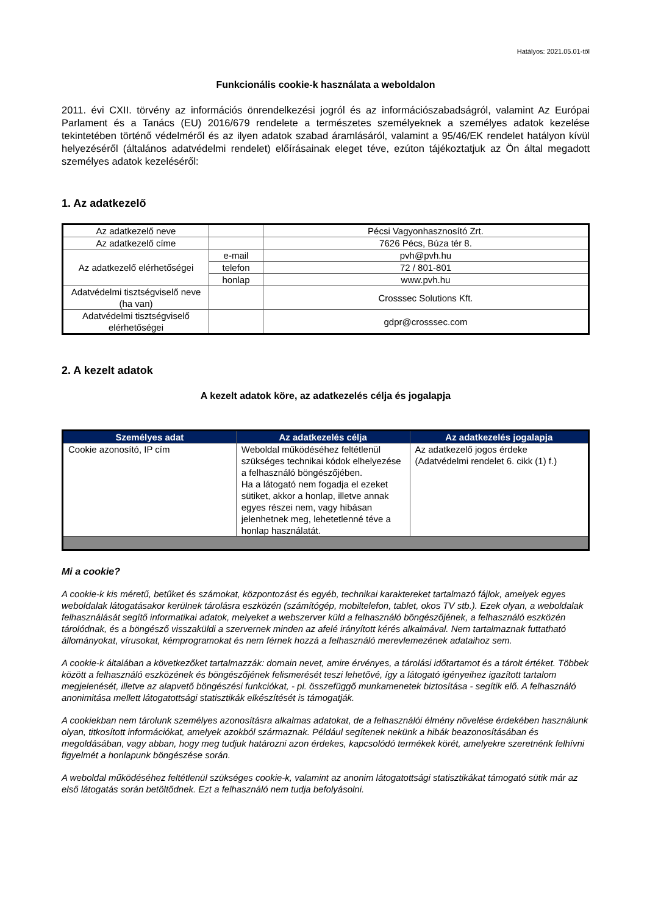Hatályos: 2021.05.01-től
Funkcionális cookie-k használata a weboldalon
2011. évi CXII. törvény az információs önrendelkezési jogról és az információszabadságról, valamint Az Európai Parlament és a Tanács (EU) 2016/679 rendelete a természetes személyeknek a személyes adatok kezelése tekintetében történő védelméről és az ilyen adatok szabad áramlásáról, valamint a 95/46/EK rendelet hatályon kívül helyezéséről (általános adatvédelmi rendelet) előírásainak eleget téve, ezúton tájékoztatjuk az Ön által megadott személyes adatok kezeléséről:
1. Az adatkezelő
| Az adatkezelő neve | | Pécsi Vagyonhasznosító Zrt. |
| Az adatkezelő címe | | 7626 Pécs, Búza tér 8. |
| Az adatkezelő elérhetőségei | e-mail | pvh@pvh.hu |
| | telefon | 72 / 801-801 |
| | honlap | www.pvh.hu |
| Adatvédelmi tisztségviselő neve (ha van) | | Crosssec Solutions Kft. |
| Adatvédelmi tisztségviselő elérhetőségei | | gdpr@crosssec.com |
2. A kezelt adatok
A kezelt adatok köre, az adatkezelés célja és jogalapja
| Személyes adat | Az adatkezelés célja | Az adatkezelés jogalapja |
| --- | --- | --- |
| Cookie azonosító, IP cím | Weboldal működéséhez feltétlenül szükséges technikai kódok elhelyezése a felhasználó böngészőjében. Ha a látogató nem fogadja el ezeket sütiket, akkor a honlap, illetve annak egyes részei nem, vagy hibásan jelenhetnek meg, lehetetlenné téve a honlap használatát. | Az adatkezelő jogos érdeke (Adatvédelmi rendelet 6. cikk (1) f.) |
Mi a cookie?
A cookie-k kis méretű, betűket és számokat, központozást és egyéb, technikai karaktereket tartalmazó fájlok, amelyek egyes weboldalak látogatásakor kerülnek tárolásra eszközén (számítógép, mobiltelefon, tablet, okos TV stb.). Ezek olyan, a weboldalak felhasználását segítő informatikai adatok, melyeket a webszerver küld a felhasználó böngészőjének, a felhasználó eszközén tárolódnak, és a böngésző visszaküldi a szervernek minden az afelé irányított kérés alkalmával. Nem tartalmaznak futtatható állományokat, vírusokat, kémprogramokat és nem férnek hozzá a felhasználó merevlemezének adataihoz sem.
A cookie-k általában a következőket tartalmazzák: domain nevet, amire érvényes, a tárolási időtartamot és a tárolt értéket. Többek között a felhasználó eszközének és böngészőjének felismerését teszi lehetővé, így a látogató igényeihez igazított tartalom megjelenését, illetve az alapvető böngészési funkciókat, - pl. összefüggő munkamenetek biztosítása - segítik elő. A felhasználó anonimitása mellett látogatottsági statisztikák elkészítését is támogatják.
A cookiekban nem tárolunk személyes azonosításra alkalmas adatokat, de a felhasználói élmény növelése érdekében használunk olyan, titkosított információkat, amelyek azokból származnak. Például segítenek nekünk a hibák beazonosításában és megoldásában, vagy abban, hogy meg tudjuk határozni azon érdekes, kapcsolódó termékek körét, amelyekre szeretnénk felhívni figyelmét a honlapunk böngészése során.
A weboldal működéséhez feltétlenül szükséges cookie-k, valamint az anonim látogatottsági statisztikákat támogató sütik már az első látogatás során betöltődnek. Ezt a felhasználó nem tudja befolyásolni.